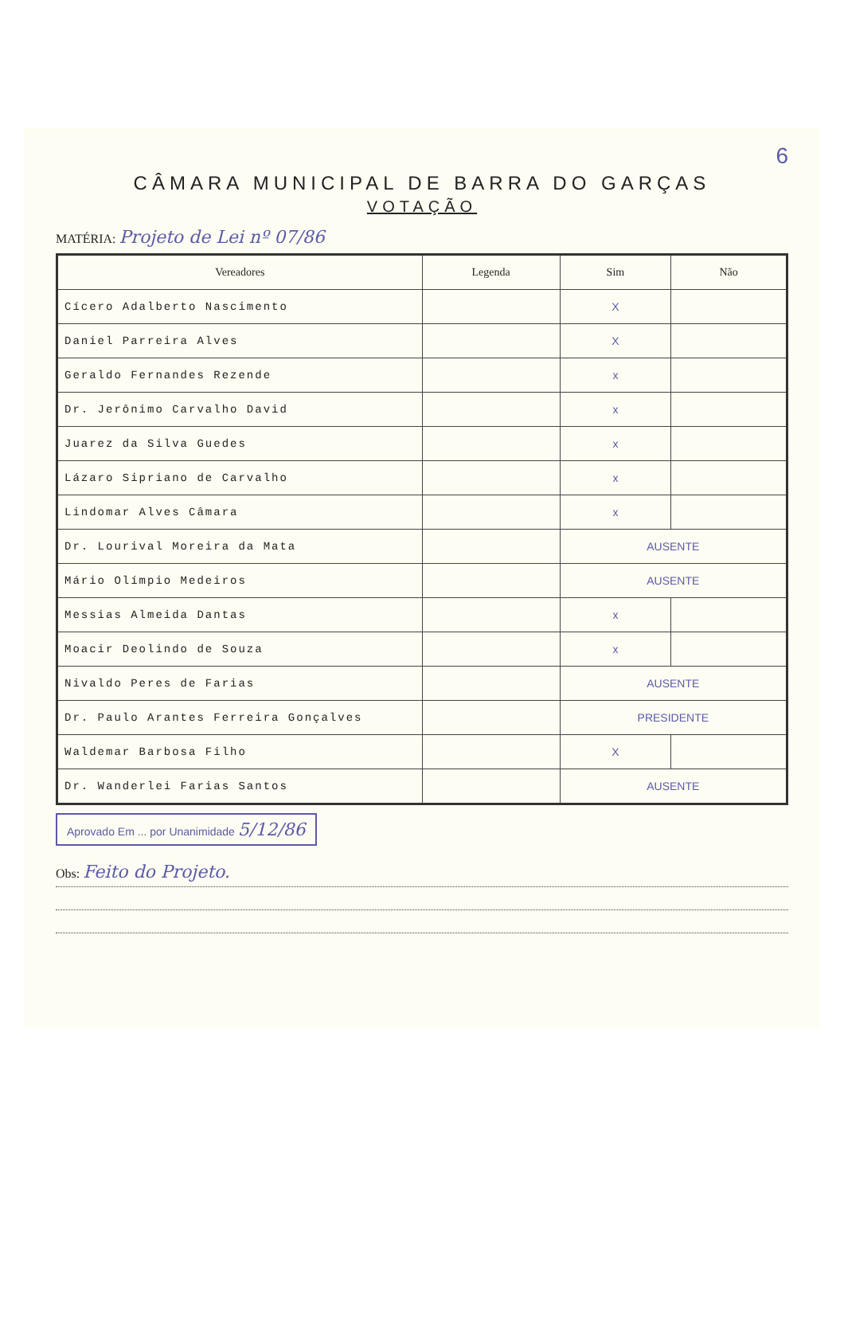6
CÂMARA MUNICIPAL DE BARRA DO GARÇAS
VOTAÇÃO
MATÉRIA: Projeto de Lei nº 07/86
| Vereadores | Legenda | Sim | Não |
| --- | --- | --- | --- |
| Cícero Adalberto Nascimento | | X | |
| Daniel Parreira Alves | | X | |
| Geraldo Fernandes Rezende | | x | |
| Dr. Jerônimo Carvalho David | | x | |
| Juarez da Silva Guedes | | x | |
| Lázaro Sipriano de Carvalho | | x | |
| Lindomar Alves Câmara | | x | |
| Dr. Lourival Moreira da Mata | | AUSENTE | |
| Mário Olímpio Medeiros | | AUSENTE | |
| Messias Almeida Dantas | | x | |
| Moacir Deolindo de Souza | | x | |
| Nivaldo Peres de Farias | | AUSENTE | |
| Dr. Paulo Arantes Ferreira Gonçalves | | PRESIDENTE | |
| Waldemar Barbosa Filho | | X | |
| Dr. Wanderlei Farias Santos | | AUSENTE | |
Aprovado Em ... por Unanimidade 5/12/86
Obs: Feito do Projeto.